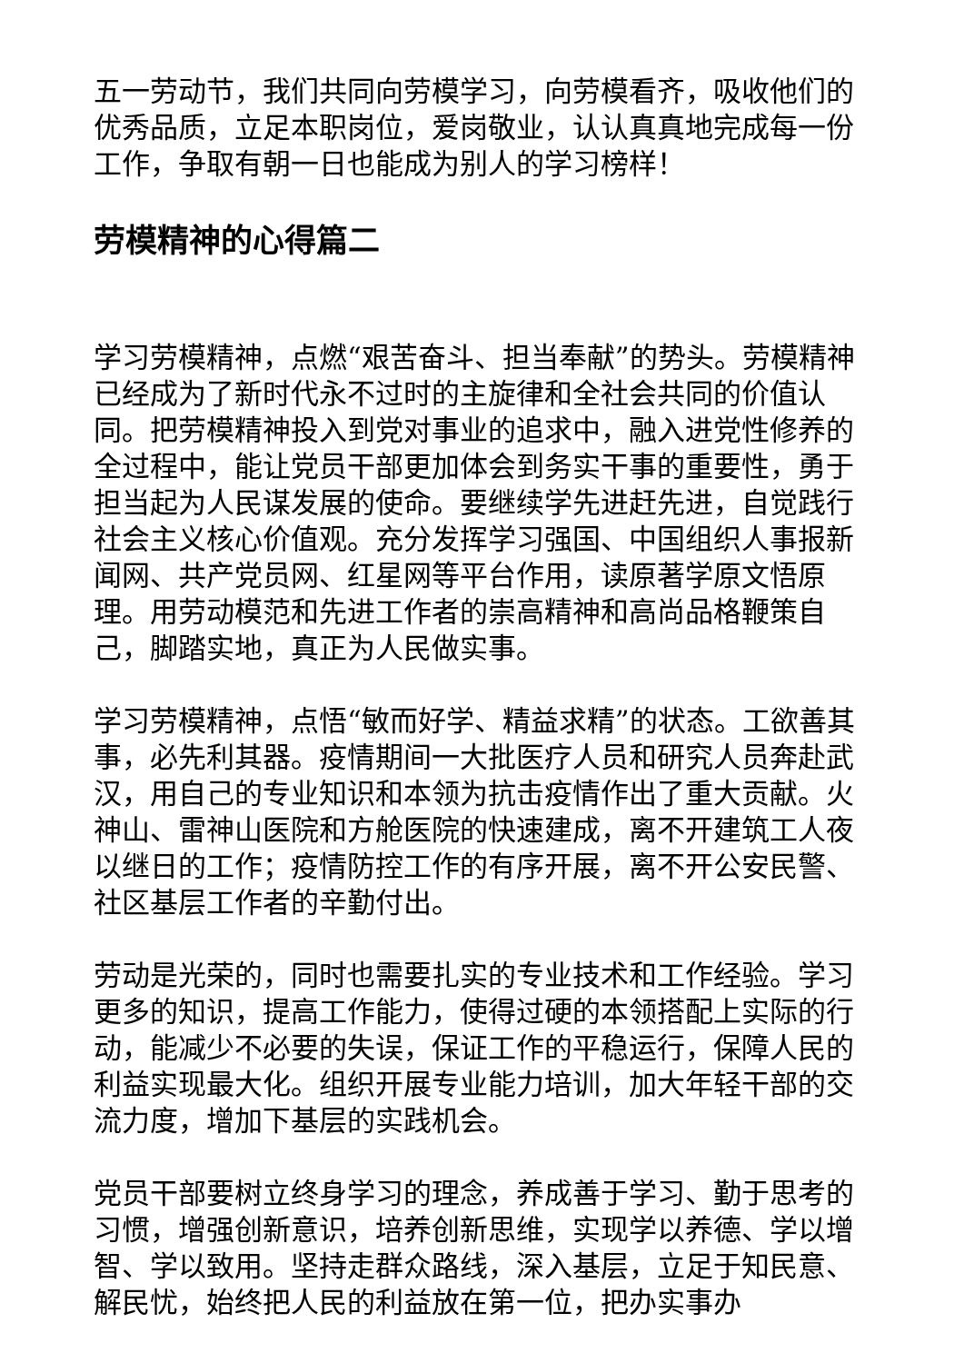五一劳动节，我们共同向劳模学习，向劳模看齐，吸收他们的优秀品质，立足本职岗位，爱岗敬业，认认真真地完成每一份工作，争取有朝一日也能成为别人的学习榜样！
劳模精神的心得篇二
学习劳模精神，点燃“艰苦奋斗、担当奉献”的势头。劳模精神已经成为了新时代永不过时的主旋律和全社会共同的价值认同。把劳模精神投入到党对事业的追求中，融入进党性修养的全过程中，能让党员干部更加体会到务实干事的重要性，勇于担当起为人民谋发展的使命。要继续学先进赶先进，自觉践行社会主义核心价值观。充分发挥学习强国、中国组织人事报新闻网、共产党员网、红星网等平台作用，读原著学原文悟原理。用劳动模范和先进工作者的崇高精神和高尚品格鞭策自己，脚踏实地，真正为人民做实事。
学习劳模精神，点悟“敏而好学、精益求精”的状态。工欲善其事，必先利其器。疫情期间一大批医疗人员和研究人员奔赴武汉，用自己的专业知识和本领为抗击疫情作出了重大贡献。火神山、雷神山医院和方舱医院的快速建成，离不开建筑工人夜以继日的工作；疫情防控工作的有序开展，离不开公安民警、社区基层工作者的辛勤付出。
劳动是光荣的，同时也需要扎实的专业技术和工作经验。学习更多的知识，提高工作能力，使得过硬的本领搭配上实际的行动，能减少不必要的失误，保证工作的平稳运行，保障人民的利益实现最大化。组织开展专业能力培训，加大年轻干部的交流力度，增加下基层的实践机会。
党员干部要树立终身学习的理念，养成善于学习、勤于思考的习惯，增强创新意识，培养创新思维，实现学以养德、学以增智、学以致用。坚持走群众路线，深入基层，立足于知民意、解民忧，始终把人民的利益放在第一位，把办实事办